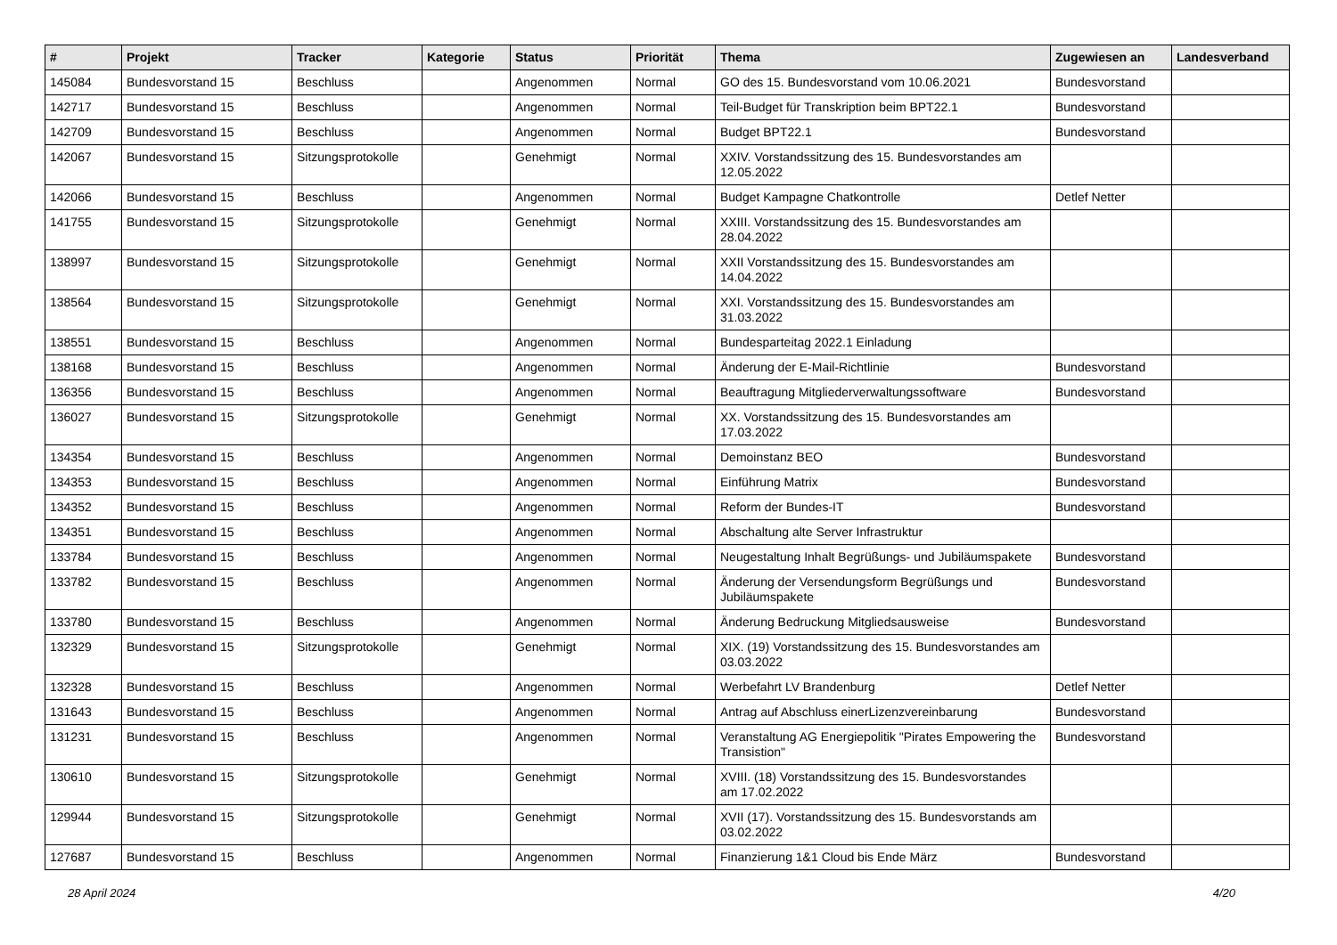| # | Projekt | Tracker | Kategorie | Status | Priorität | Thema | Zugewiesen an | Landesverband |
| --- | --- | --- | --- | --- | --- | --- | --- | --- |
| 145084 | Bundesvorstand 15 | Beschluss | | Angenommen | Normal | GO des 15. Bundesvorstand vom 10.06.2021 | Bundesvorstand | |
| 142717 | Bundesvorstand 15 | Beschluss | | Angenommen | Normal | Teil-Budget für Transkription beim BPT22.1 | Bundesvorstand | |
| 142709 | Bundesvorstand 15 | Beschluss | | Angenommen | Normal | Budget BPT22.1 | Bundesvorstand | |
| 142067 | Bundesvorstand 15 | Sitzungsprotokolle | | Genehmigt | Normal | XXIV. Vorstandssitzung des 15. Bundesvorstandes am 12.05.2022 | | |
| 142066 | Bundesvorstand 15 | Beschluss | | Angenommen | Normal | Budget Kampagne Chatkontrolle | Detlef Netter | |
| 141755 | Bundesvorstand 15 | Sitzungsprotokolle | | Genehmigt | Normal | XXIII. Vorstandssitzung des 15. Bundesvorstandes am 28.04.2022 | | |
| 138997 | Bundesvorstand 15 | Sitzungsprotokolle | | Genehmigt | Normal | XXII Vorstandssitzung des 15. Bundesvorstandes am 14.04.2022 | | |
| 138564 | Bundesvorstand 15 | Sitzungsprotokolle | | Genehmigt | Normal | XXI. Vorstandssitzung des 15. Bundesvorstandes am 31.03.2022 | | |
| 138551 | Bundesvorstand 15 | Beschluss | | Angenommen | Normal | Bundesparteitag 2022.1 Einladung | | |
| 138168 | Bundesvorstand 15 | Beschluss | | Angenommen | Normal | Änderung der E-Mail-Richtlinie | Bundesvorstand | |
| 136356 | Bundesvorstand 15 | Beschluss | | Angenommen | Normal | Beauftragung Mitgliederverwaltungssoftware | Bundesvorstand | |
| 136027 | Bundesvorstand 15 | Sitzungsprotokolle | | Genehmigt | Normal | XX. Vorstandssitzung des 15. Bundesvorstandes am 17.03.2022 | | |
| 134354 | Bundesvorstand 15 | Beschluss | | Angenommen | Normal | Demoinstanz BEO | Bundesvorstand | |
| 134353 | Bundesvorstand 15 | Beschluss | | Angenommen | Normal | Einführung Matrix | Bundesvorstand | |
| 134352 | Bundesvorstand 15 | Beschluss | | Angenommen | Normal | Reform der Bundes-IT | Bundesvorstand | |
| 134351 | Bundesvorstand 15 | Beschluss | | Angenommen | Normal | Abschaltung alte Server Infrastruktur | | |
| 133784 | Bundesvorstand 15 | Beschluss | | Angenommen | Normal | Neugestaltung Inhalt Begrüßungs- und Jubiläumspakete | Bundesvorstand | |
| 133782 | Bundesvorstand 15 | Beschluss | | Angenommen | Normal | Änderung der Versendungsform Begrüßungs und Jubiläumspakete | Bundesvorstand | |
| 133780 | Bundesvorstand 15 | Beschluss | | Angenommen | Normal | Änderung Bedruckung Mitgliedsausweise | Bundesvorstand | |
| 132329 | Bundesvorstand 15 | Sitzungsprotokolle | | Genehmigt | Normal | XIX. (19) Vorstandssitzung des 15. Bundesvorstandes am 03.03.2022 | | |
| 132328 | Bundesvorstand 15 | Beschluss | | Angenommen | Normal | Werbefahrt LV Brandenburg | Detlef Netter | |
| 131643 | Bundesvorstand 15 | Beschluss | | Angenommen | Normal | Antrag auf Abschluss einerLizenzvereinbarung | Bundesvorstand | |
| 131231 | Bundesvorstand 15 | Beschluss | | Angenommen | Normal | Veranstaltung AG Energiepolitik "Pirates Empowering the Transistion" | Bundesvorstand | |
| 130610 | Bundesvorstand 15 | Sitzungsprotokolle | | Genehmigt | Normal | XVIII. (18) Vorstandssitzung des 15. Bundesvorstandes am 17.02.2022 | | |
| 129944 | Bundesvorstand 15 | Sitzungsprotokolle | | Genehmigt | Normal | XVII (17). Vorstandssitzung des 15. Bundesvorstands am 03.02.2022 | | |
| 127687 | Bundesvorstand 15 | Beschluss | | Angenommen | Normal | Finanzierung 1&1 Cloud bis Ende März | Bundesvorstand | |
28 April 2024 4/20